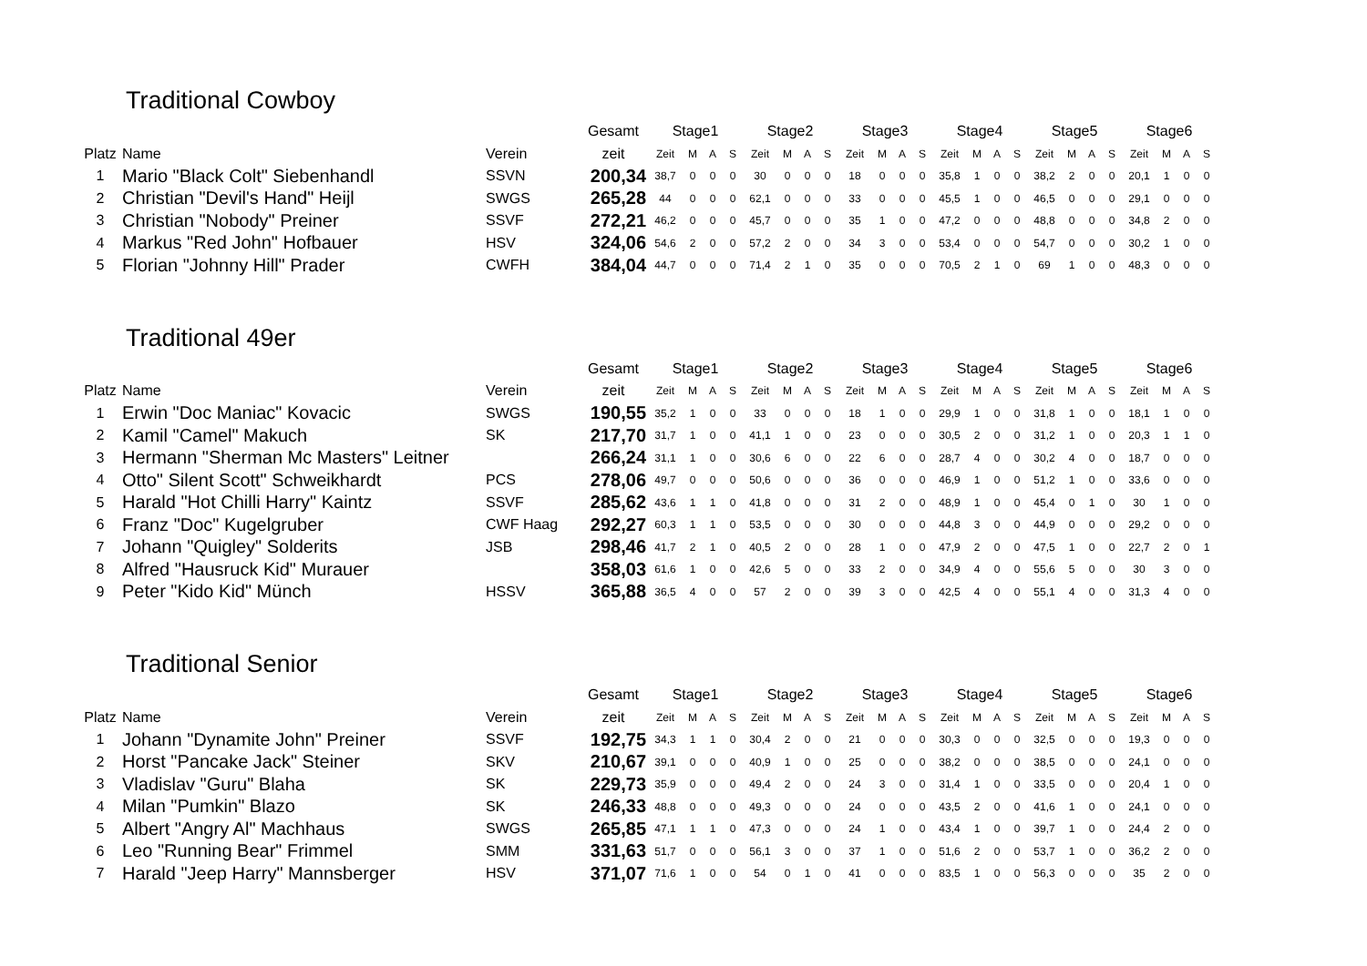Traditional Cowboy
| | | | Gesamt | Stage1 | | | | Stage2 | | | | Stage3 | | | | Stage4 | | | | Stage5 | | | | Stage6 | | | |
| --- | --- | --- | --- | --- | --- | --- | --- | --- | --- | --- | --- | --- | --- | --- | --- | --- | --- | --- | --- | --- | --- | --- | --- | --- | --- | --- | --- |
| Platz | Name | Verein | zeit | Zeit | M | A | S | Zeit | M | A | S | Zeit | M | A | S | Zeit | M | A | S | Zeit | M | A | S | Zeit | M | A | S |
| 1 | Mario "Black Colt" Siebenhandl | SSVN | 200,34 | 38,7 | 0 | 0 | 0 | 30 | 0 | 0 | 0 | 18 | 0 | 0 | 0 | 35,8 | 1 | 0 | 0 | 38,2 | 2 | 0 | 0 | 20,1 | 1 | 0 | 0 |
| 2 | Christian "Devil's Hand" Heijl | SWGS | 265,28 | 44 | 0 | 0 | 0 | 62,1 | 0 | 0 | 0 | 33 | 0 | 0 | 0 | 45,5 | 1 | 0 | 0 | 46,5 | 0 | 0 | 0 | 29,1 | 0 | 0 | 0 |
| 3 | Christian "Nobody" Preiner | SSVF | 272,21 | 46,2 | 0 | 0 | 0 | 45,7 | 0 | 0 | 0 | 35 | 1 | 0 | 0 | 47,2 | 0 | 0 | 0 | 48,8 | 0 | 0 | 0 | 34,8 | 2 | 0 | 0 |
| 4 | Markus "Red John" Hofbauer | HSV | 324,06 | 54,6 | 2 | 0 | 0 | 57,2 | 2 | 0 | 0 | 34 | 3 | 0 | 0 | 53,4 | 0 | 0 | 0 | 54,7 | 0 | 0 | 0 | 30,2 | 1 | 0 | 0 |
| 5 | Florian "Johnny Hill" Prader | CWFH | 384,04 | 44,7 | 0 | 0 | 0 | 71,4 | 2 | 1 | 0 | 35 | 0 | 0 | 0 | 70,5 | 2 | 1 | 0 | 69 | 1 | 0 | 0 | 48,3 | 0 | 0 | 0 |
Traditional 49er
| | | | Gesamt | Stage1 | | | | Stage2 | | | | Stage3 | | | | Stage4 | | | | Stage5 | | | | Stage6 | | | |
| --- | --- | --- | --- | --- | --- | --- | --- | --- | --- | --- | --- | --- | --- | --- | --- | --- | --- | --- | --- | --- | --- | --- | --- | --- | --- | --- | --- |
| Platz | Name | Verein | zeit | Zeit | M | A | S | Zeit | M | A | S | Zeit | M | A | S | Zeit | M | A | S | Zeit | M | A | S | Zeit | M | A | S |
| 1 | Erwin "Doc Maniac" Kovacic | SWGS | 190,55 | 35,2 | 1 | 0 | 0 | 33 | 0 | 0 | 0 | 18 | 1 | 0 | 0 | 29,9 | 1 | 0 | 0 | 31,8 | 1 | 0 | 0 | 18,1 | 1 | 0 | 0 |
| 2 | Kamil "Camel" Makuch | SK | 217,70 | 31,7 | 1 | 0 | 0 | 41,1 | 1 | 0 | 0 | 23 | 0 | 0 | 0 | 30,5 | 2 | 0 | 0 | 31,2 | 1 | 0 | 0 | 20,3 | 1 | 1 | 0 |
| 3 | Hermann "Sherman Mc Masters" Leitner | | 266,24 | 31,1 | 1 | 0 | 0 | 30,6 | 6 | 0 | 0 | 22 | 6 | 0 | 0 | 28,7 | 4 | 0 | 0 | 30,2 | 4 | 0 | 0 | 18,7 | 0 | 0 | 0 |
| 4 | Otto" Silent Scott" Schweikhardt | PCS | 278,06 | 49,7 | 0 | 0 | 0 | 50,6 | 0 | 0 | 0 | 36 | 0 | 0 | 0 | 46,9 | 1 | 0 | 0 | 51,2 | 1 | 0 | 0 | 33,6 | 0 | 0 | 0 |
| 5 | Harald "Hot Chilli Harry" Kaintz | SSVF | 285,62 | 43,6 | 1 | 1 | 0 | 41,8 | 0 | 0 | 0 | 31 | 2 | 0 | 0 | 48,9 | 1 | 0 | 0 | 45,4 | 0 | 1 | 0 | 30 | 1 | 0 | 0 |
| 6 | Franz "Doc" Kugelgruber | CWF Haag | 292,27 | 60,3 | 1 | 1 | 0 | 53,5 | 0 | 0 | 0 | 30 | 0 | 0 | 0 | 44,8 | 3 | 0 | 0 | 44,9 | 0 | 0 | 0 | 29,2 | 0 | 0 | 0 |
| 7 | Johann "Quigley" Solderits | JSB | 298,46 | 41,7 | 2 | 1 | 0 | 40,5 | 2 | 0 | 0 | 28 | 1 | 0 | 0 | 47,9 | 2 | 0 | 0 | 47,5 | 1 | 0 | 0 | 22,7 | 2 | 0 | 1 |
| 8 | Alfred "Hausruck Kid" Murauer | | 358,03 | 61,6 | 1 | 0 | 0 | 42,6 | 5 | 0 | 0 | 33 | 2 | 0 | 0 | 34,9 | 4 | 0 | 0 | 55,6 | 5 | 0 | 0 | 30 | 3 | 0 | 0 |
| 9 | Peter "Kido Kid" Münch | HSSV | 365,88 | 36,5 | 4 | 0 | 0 | 57 | 2 | 0 | 0 | 39 | 3 | 0 | 0 | 42,5 | 4 | 0 | 0 | 55,1 | 4 | 0 | 0 | 31,3 | 4 | 0 | 0 |
Traditional Senior
| | | | Gesamt | Stage1 | | | | Stage2 | | | | Stage3 | | | | Stage4 | | | | Stage5 | | | | Stage6 | | | |
| --- | --- | --- | --- | --- | --- | --- | --- | --- | --- | --- | --- | --- | --- | --- | --- | --- | --- | --- | --- | --- | --- | --- | --- | --- | --- | --- | --- |
| Platz | Name | Verein | zeit | Zeit | M | A | S | Zeit | M | A | S | Zeit | M | A | S | Zeit | M | A | S | Zeit | M | A | S | Zeit | M | A | S |
| 1 | Johann "Dynamite John" Preiner | SSVF | 192,75 | 34,3 | 1 | 1 | 0 | 30,4 | 2 | 0 | 0 | 21 | 0 | 0 | 0 | 30,3 | 0 | 0 | 0 | 32,5 | 0 | 0 | 0 | 19,3 | 0 | 0 | 0 |
| 2 | Horst "Pancake Jack" Steiner | SKV | 210,67 | 39,1 | 0 | 0 | 0 | 40,9 | 1 | 0 | 0 | 25 | 0 | 0 | 0 | 38,2 | 0 | 0 | 0 | 38,5 | 0 | 0 | 0 | 24,1 | 0 | 0 | 0 |
| 3 | Vladislav "Guru" Blaha | SK | 229,73 | 35,9 | 0 | 0 | 0 | 49,4 | 2 | 0 | 0 | 24 | 3 | 0 | 0 | 31,4 | 1 | 0 | 0 | 33,5 | 0 | 0 | 0 | 20,4 | 1 | 0 | 0 |
| 4 | Milan "Pumkin" Blazo | SK | 246,33 | 48,8 | 0 | 0 | 0 | 49,3 | 0 | 0 | 0 | 24 | 0 | 0 | 0 | 43,5 | 2 | 0 | 0 | 41,6 | 1 | 0 | 0 | 24,1 | 0 | 0 | 0 |
| 5 | Albert "Angry Al" Machhaus | SWGS | 265,85 | 47,1 | 1 | 1 | 0 | 47,3 | 0 | 0 | 0 | 24 | 1 | 0 | 0 | 43,4 | 1 | 0 | 0 | 39,7 | 1 | 0 | 0 | 24,4 | 2 | 0 | 0 |
| 6 | Leo "Running Bear" Frimmel | SMM | 331,63 | 51,7 | 0 | 0 | 0 | 56,1 | 3 | 0 | 0 | 37 | 1 | 0 | 0 | 51,6 | 2 | 0 | 0 | 53,7 | 1 | 0 | 0 | 36,2 | 2 | 0 | 0 |
| 7 | Harald "Jeep Harry" Mannsberger | HSV | 371,07 | 71,6 | 1 | 0 | 0 | 54 | 0 | 1 | 0 | 41 | 0 | 0 | 0 | 83,5 | 1 | 0 | 0 | 56,3 | 0 | 0 | 0 | 35 | 2 | 0 | 0 |